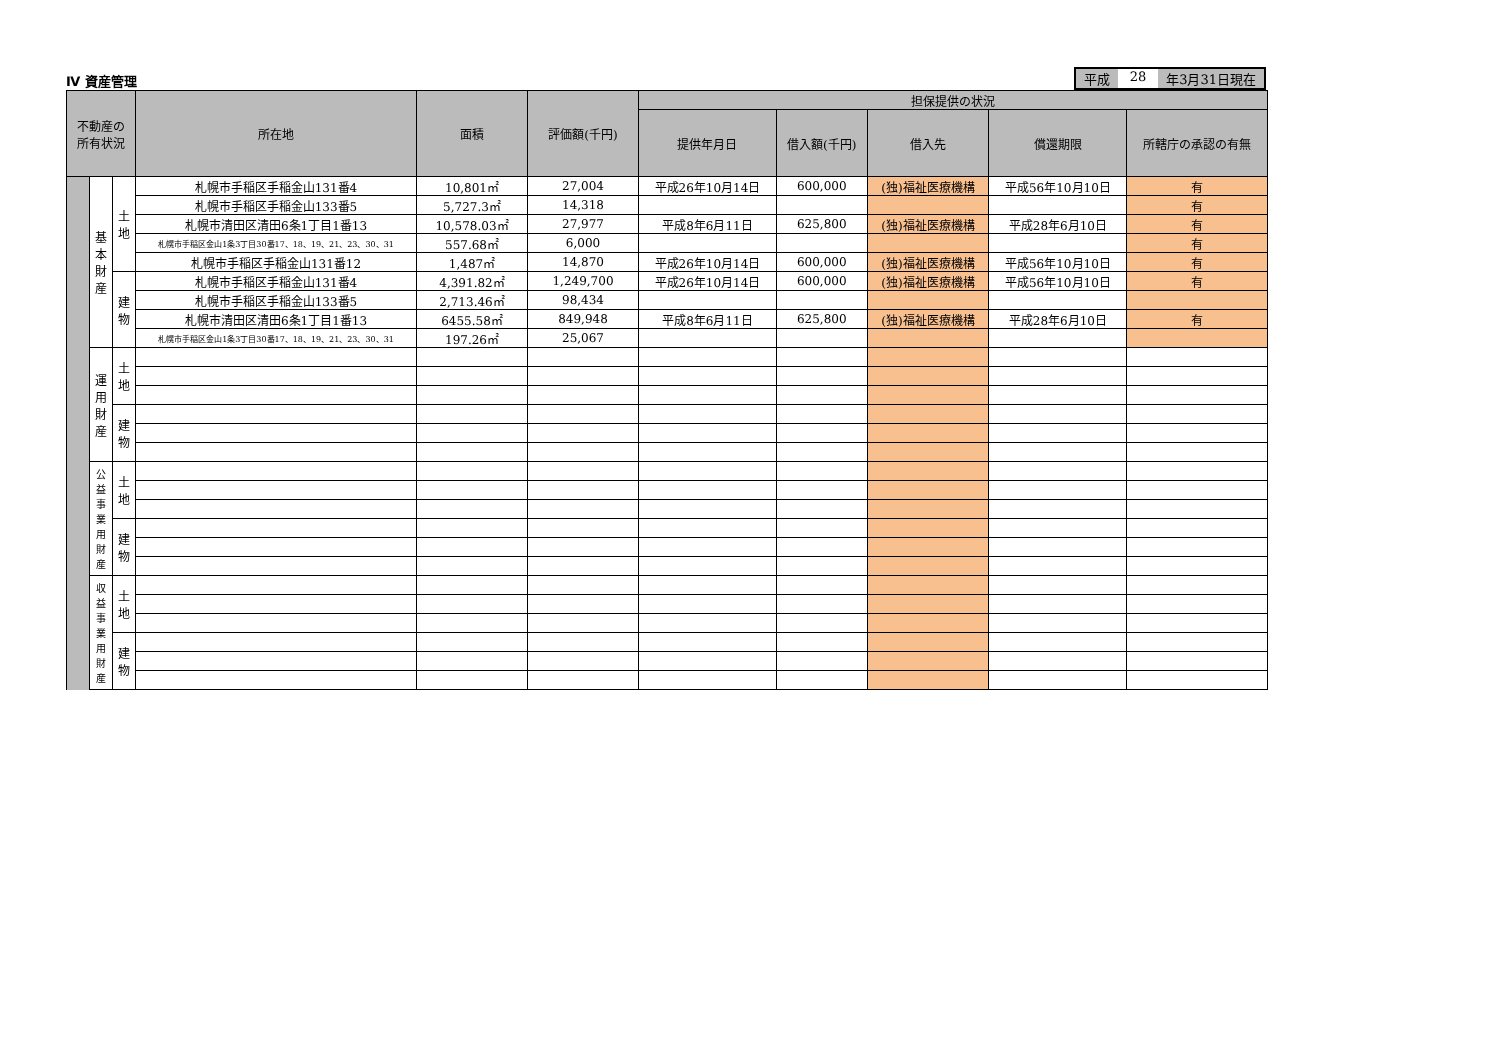Ⅳ 資産管理
平成 28 年3月31日現在
| 不動産の 所有状況 | | | 所在地 | 面積 | 評価額(千円) | 担保提供の状況 | | | | |
| --- | --- | --- | --- | --- | --- | --- | --- | --- | --- | --- |
| | | | | | | 提供年月日 | 借入額(千円) | 借入先 | 償還期限 | 所轄庁の承認の有無 |
| | 基 本 財 産 | 土 地 | 札幌市手稲区手稲金山131番4 | 10,801㎡ | 27,004 | 平成26年10月14日 | 600,000 | (独)福祉医療機構 | 平成56年10月10日 | 有 |
| | | | 札幌市手稲区手稲金山133番5 | 5,727.3㎡ | 14,318 | | | | | 有 |
| | | | 札幌市清田区清田6条1丁目1番13 | 10,578.03㎡ | 27,977 | 平成8年6月11日 | 625,800 | (独)福祉医療機構 | 平成28年6月10日 | 有 |
| | | | 札幌市手稲区金山1条3丁目30番17、18、19、21、23、30、31 | 557.68㎡ | 6,000 | | | | | 有 |
| | | | 札幌市手稲区手稲金山131番12 | 1,487㎡ | 14,870 | 平成26年10月14日 | 600,000 | (独)福祉医療機構 | 平成56年10月10日 | 有 |
| | | 建 物 | 札幌市手稲区手稲金山131番4 | 4,391.82㎡ | 1,249,700 | 平成26年10月14日 | 600,000 | (独)福祉医療機構 | 平成56年10月10日 | 有 |
| | | | 札幌市手稲区手稲金山133番5 | 2,713.46㎡ | 98,434 | | | | | |
| | | | 札幌市清田区清田6条1丁目1番13 | 6455.58㎡ | 849,948 | 平成8年6月11日 | 625,800 | (独)福祉医療機構 | 平成28年6月10日 | 有 |
| | | | 札幌市手稲区金山1条3丁目30番17、18、19、21、23、30、31 | 197.26㎡ | 25,067 | | | | | |
| | 運 用 財 産 | 土 地 | | | | | | | | |
| | | 建 物 | | | | | | | | |
| | 公 益 事 業 用 財 産 | 土 地 | | | | | | | | |
| | | 建 物 | | | | | | | | |
| | 収 益 事 業 用 財 産 | 土 地 | | | | | | | | |
| | | 建 物 | | | | | | | | |